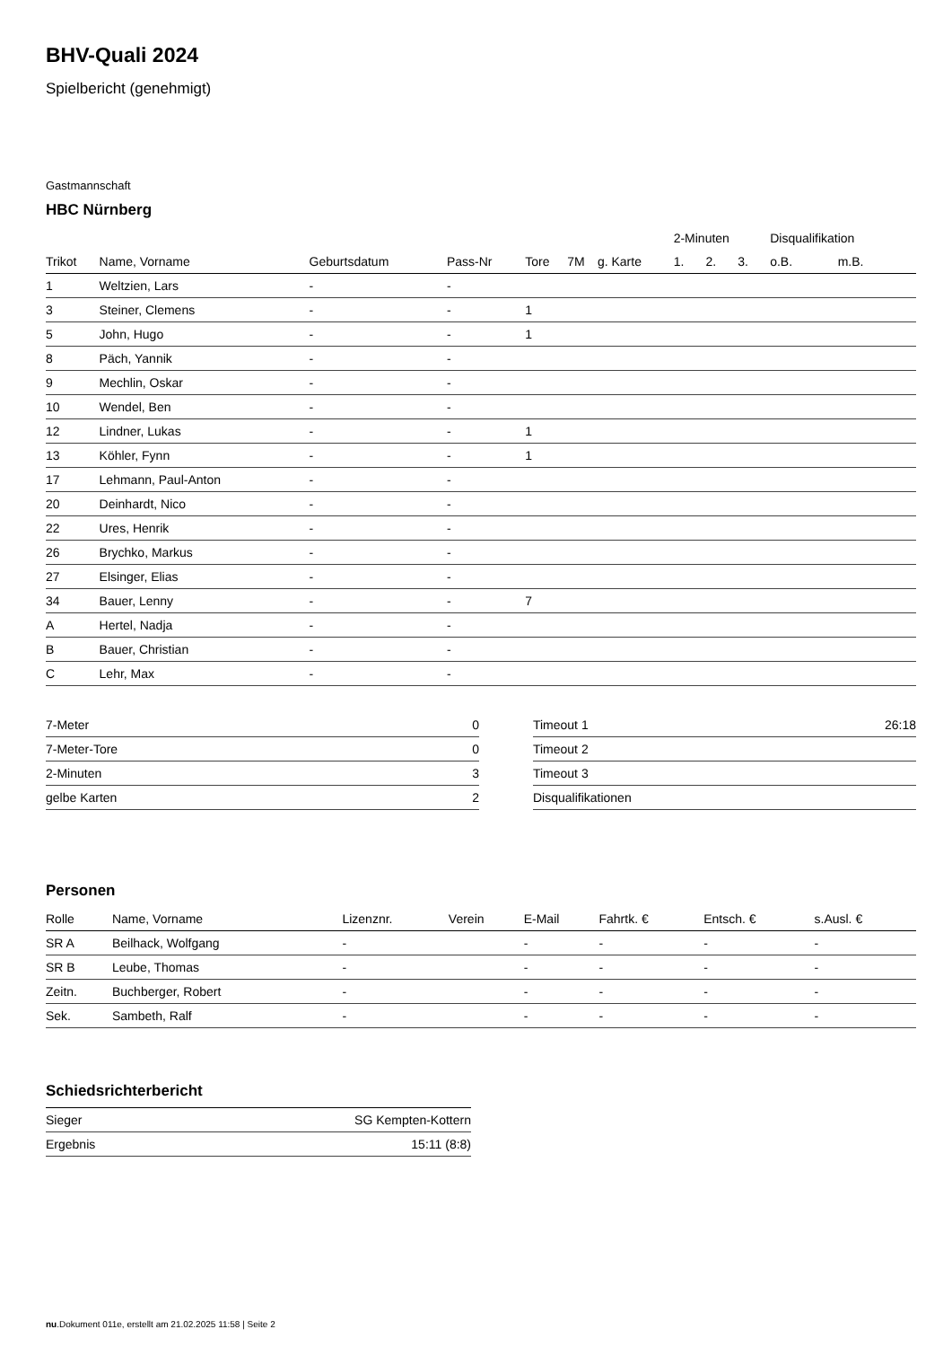BHV-Quali 2024
Spielbericht (genehmigt)
Gastmannschaft
HBC Nürnberg
| | | | | | | | 2-Minuten | | | Disqualifikation | |
| --- | --- | --- | --- | --- | --- | --- | --- | --- | --- | --- | --- |
| Trikot | Name, Vorname | Geburtsdatum | Pass-Nr | Tore | 7M | g. Karte | 1. | 2. | 3. | o.B. | m.B. |
| 1 | Weltzien, Lars | - | - | | | | | | | | |
| 3 | Steiner, Clemens | - | - | 1 | | | | | | | |
| 5 | John, Hugo | - | - | 1 | | | | | | | |
| 8 | Päch, Yannik | - | - | | | | | | | | |
| 9 | Mechlin, Oskar | - | - | | | | | | | | |
| 10 | Wendel, Ben | - | - | | | | | | | | |
| 12 | Lindner, Lukas | - | - | 1 | | | | | | | |
| 13 | Köhler, Fynn | - | - | 1 | | | | | | | |
| 17 | Lehmann, Paul-Anton | - | - | | | | | | | | |
| 20 | Deinhardt, Nico | - | - | | | | | | | | |
| 22 | Ures, Henrik | - | - | | | | | | | | |
| 26 | Brychko, Markus | - | - | | | | | | | | |
| 27 | Elsinger, Elias | - | - | | | | | | | | |
| 34 | Bauer, Lenny | - | - | 7 | | | | | | | |
| A | Hertel, Nadja | - | - | | | | | | | | |
| B | Bauer, Christian | - | - | | | | | | | | |
| C | Lehr, Max | - | - | | | | | | | | |
| 7-Meter | 0 |
| 7-Meter-Tore | 0 |
| 2-Minuten | 3 |
| gelbe Karten | 2 |
| Timeout 1 | 26:18 |
| Timeout 2 | |
| Timeout 3 | |
| Disqualifikationen | |
Personen
| Rolle | Name, Vorname | Lizenznr. | Verein | E-Mail | Fahrtk. € | Entsch. € | s.Ausl. € |
| --- | --- | --- | --- | --- | --- | --- | --- |
| SR A | Beilhack, Wolfgang | - | | - | - | - | - |
| SR B | Leube, Thomas | - | | - | - | - | - |
| Zeitn. | Buchberger, Robert | - | | - | - | - | - |
| Sek. | Sambeth, Ralf | - | | - | - | - | - |
Schiedsrichterbericht
| Sieger | SG Kempten-Kottern |
| Ergebnis | 15:11 (8:8) |
nu.Dokument 011e, erstellt am 21.02.2025 11:58 | Seite 2